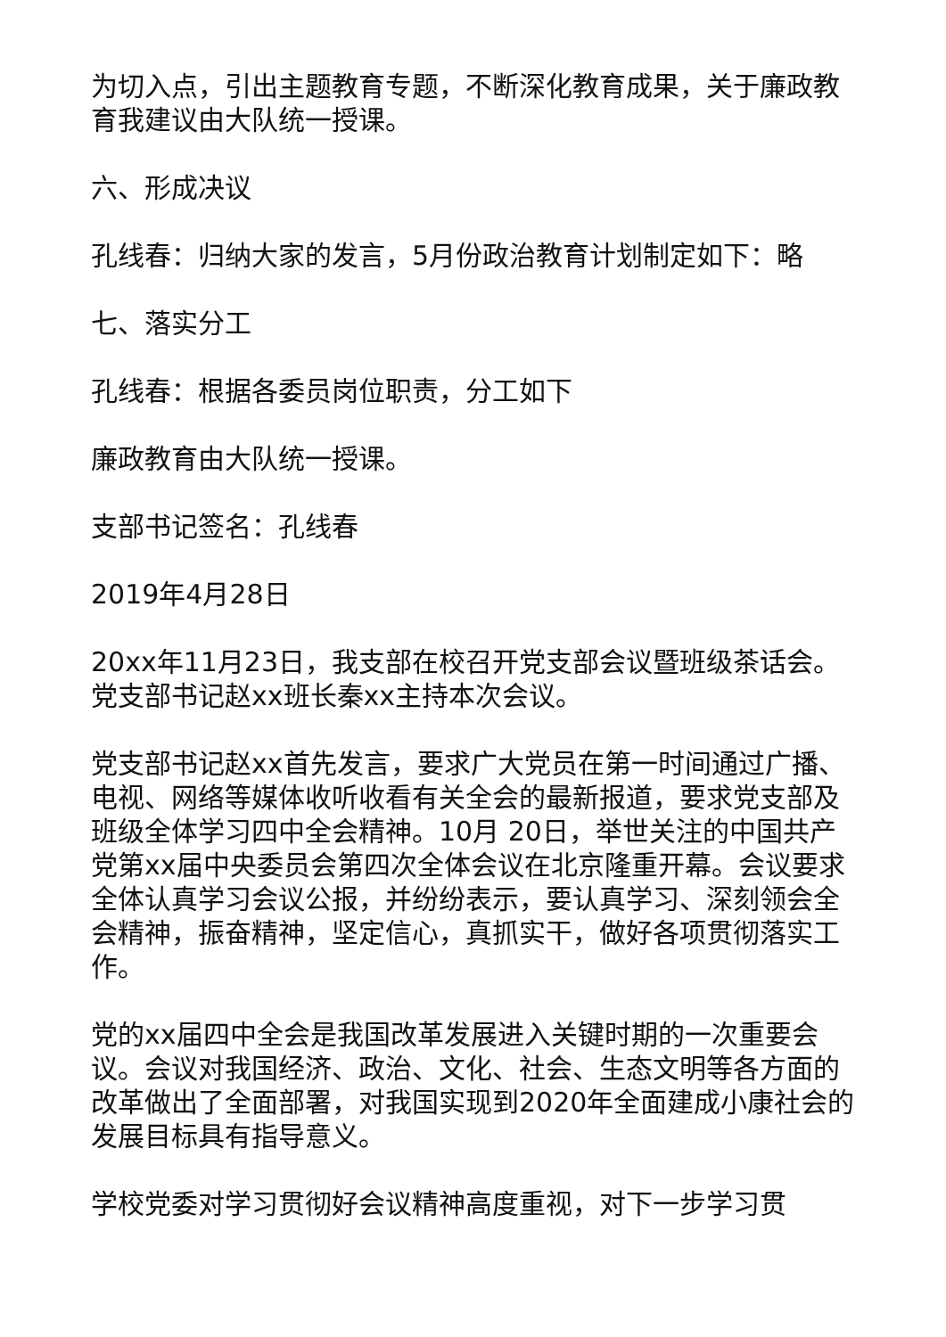为切入点，引出主题教育专题，不断深化教育成果，关于廉政教育我建议由大队统一授课。
六、形成决议
孔线春：归纳大家的发言，5月份政治教育计划制定如下：略
七、落实分工
孔线春：根据各委员岗位职责，分工如下
廉政教育由大队统一授课。
支部书记签名：孔线春
2019年4月28日
20xx年11月23日，我支部在校召开党支部会议暨班级茶话会。党支部书记赵xx班长秦xx主持本次会议。
党支部书记赵xx首先发言，要求广大党员在第一时间通过广播、电视、网络等媒体收听收看有关全会的最新报道，要求党支部及班级全体学习四中全会精神。10月 20日，举世关注的中国共产党第xx届中央委员会第四次全体会议在北京隆重开幕。会议要求全体认真学习会议公报，并纷纷表示，要认真学习、深刻领会全会精神，振奋精神，坚定信心，真抓实干，做好各项贯彻落实工作。
党的xx届四中全会是我国改革发展进入关键时期的一次重要会议。会议对我国经济、政治、文化、社会、生态文明等各方面的改革做出了全面部署，对我国实现到2020年全面建成小康社会的发展目标具有指导意义。
学校党委对学习贯彻好会议精神高度重视，对下一步学习贯